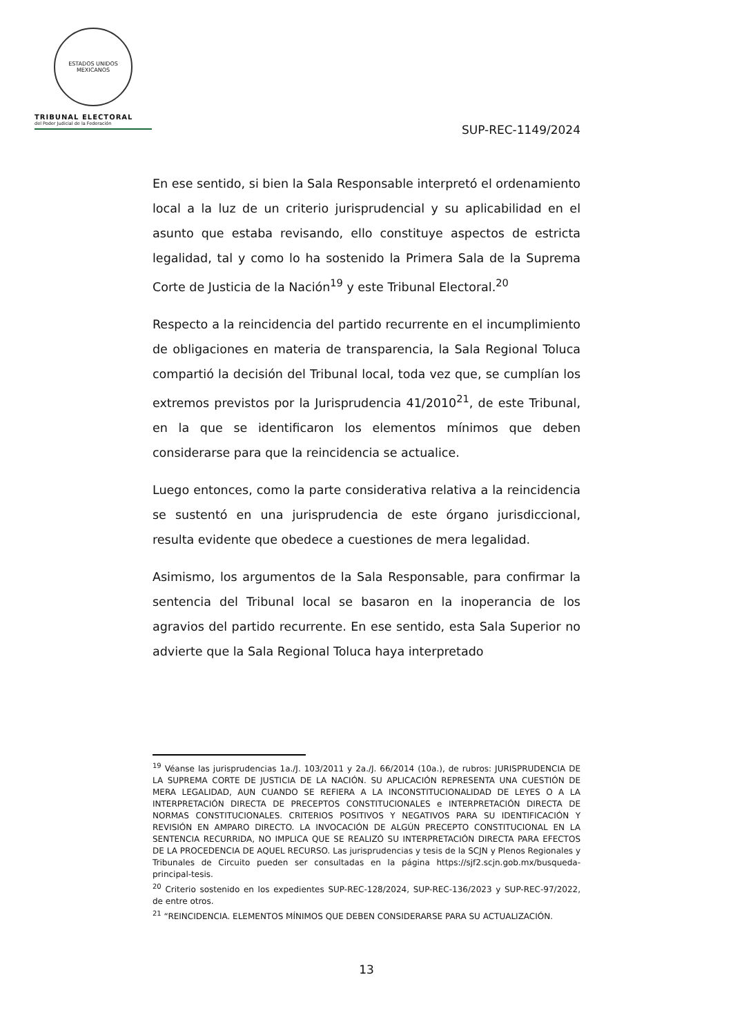ESTADOS UNIDOS MEXICANOS
TRIBUNAL ELECTORAL
del Poder Judicial de la Federación
SUP-REC-1149/2024
En ese sentido, si bien la Sala Responsable interpretó el ordenamiento local a la luz de un criterio jurisprudencial y su aplicabilidad en el asunto que estaba revisando, ello constituye aspectos de estricta legalidad, tal y como lo ha sostenido la Primera Sala de la Suprema Corte de Justicia de la Nación<sup>19</sup> y este Tribunal Electoral.<sup>20</sup>
Respecto a la reincidencia del partido recurrente en el incumplimiento de obligaciones en materia de transparencia, la Sala Regional Toluca compartió la decisión del Tribunal local, toda vez que, se cumplían los extremos previstos por la Jurisprudencia 41/2010<sup>21</sup>, de este Tribunal, en la que se identificaron los elementos mínimos que deben considerarse para que la reincidencia se actualice.
Luego entonces, como la parte considerativa relativa a la reincidencia se sustentó en una jurisprudencia de este órgano jurisdiccional, resulta evidente que obedece a cuestiones de mera legalidad.
Asimismo, los argumentos de la Sala Responsable, para confirmar la sentencia del Tribunal local se basaron en la inoperancia de los agravios del partido recurrente. En ese sentido, esta Sala Superior no advierte que la Sala Regional Toluca haya interpretado
<sup>19</sup> Véanse las jurisprudencias 1a./J. 103/2011 y 2a./J. 66/2014 (10a.), de rubros: JURISPRUDENCIA DE LA SUPREMA CORTE DE JUSTICIA DE LA NACIÓN. SU APLICACIÓN REPRESENTA UNA CUESTIÓN DE MERA LEGALIDAD, AUN CUANDO SE REFIERA A LA INCONSTITUCIONALIDAD DE LEYES O A LA INTERPRETACIÓN DIRECTA DE PRECEPTOS CONSTITUCIONALES e INTERPRETACIÓN DIRECTA DE NORMAS CONSTITUCIONALES. CRITERIOS POSITIVOS Y NEGATIVOS PARA SU IDENTIFICACIÓN Y REVISIÓN EN AMPARO DIRECTO. LA INVOCACIÓN DE ALGÚN PRECEPTO CONSTITUCIONAL EN LA SENTENCIA RECURRIDA, NO IMPLICA QUE SE REALIZÓ SU INTERPRETACIÓN DIRECTA PARA EFECTOS DE LA PROCEDENCIA DE AQUEL RECURSO. Las jurisprudencias y tesis de la SCJN y Plenos Regionales y Tribunales de Circuito pueden ser consultadas en la página https://sjf2.scjn.gob.mx/busqueda-principal-tesis.
<sup>20</sup> Criterio sostenido en los expedientes SUP-REC-128/2024, SUP-REC-136/2023 y SUP-REC-97/2022, de entre otros.
<sup>21</sup> “REINCIDENCIA. ELEMENTOS MÍNIMOS QUE DEBEN CONSIDERARSE PARA SU ACTUALIZACIÓN.
13